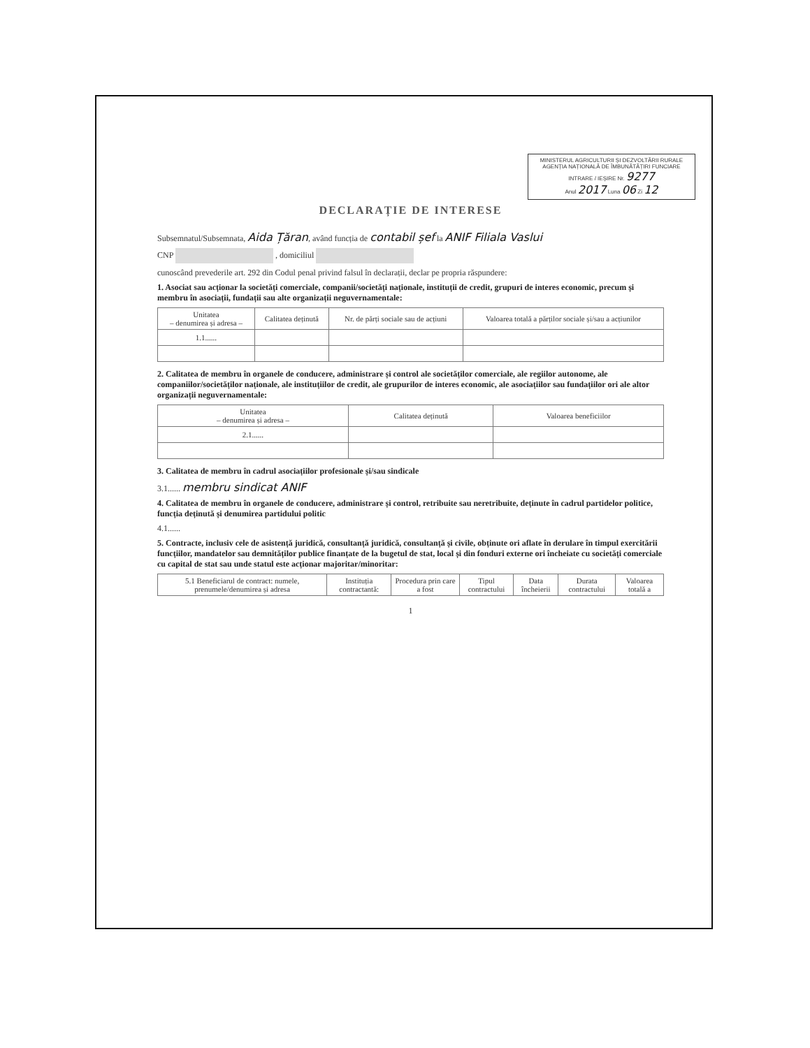MINISTERUL AGRICULTURII ȘI DEZVOLTĂRII RURALE
AGENȚIA NAȚIONALĂ DE ÎMBUNĂTĂȚIRI FUNCIARE
INTRARE / IEȘIRE Nr. 9277
Anul 2017 Luna 06 Zi 12
DECLARAȚIE DE INTERESE
Subsemnatul/Subsemnata, Aida Țăran, având funcția de contabil șef la ANIF Filiala Vaslui
CNP , domiciliul
cunoscând prevederile art. 292 din Codul penal privind falsul în declarații, declar pe propria răspundere:
1. Asociat sau acționar la societăți comerciale, companii/societăți naționale, instituții de credit, grupuri de interes economic, precum și membru în asociații, fundații sau alte organizații neguvernamentale:
| Unitatea – denumirea și adresa – | Calitatea deținută | Nr. de părți sociale sau de acțiuni | Valoarea totală a părților sociale și/sau a acțiunilor |
| --- | --- | --- | --- |
| 1.1...... | | | |
2. Calitatea de membru în organele de conducere, administrare și control ale societăților comerciale, ale regiilor autonome, ale companiilor/societăților naționale, ale instituțiilor de credit, ale grupurilor de interes economic, ale asociațiilor sau fundațiilor ori ale altor organizații neguvernamentale:
| Unitatea – denumirea și adresa – | Calitatea deținută | Valoarea beneficiilor |
| --- | --- | --- |
| 2.1...... | | |
3. Calitatea de membru în cadrul asociațiilor profesionale și/sau sindicale
3.1...... membru sindicat ANIF
4. Calitatea de membru în organele de conducere, administrare și control, retribuite sau neretribuite, deținute în cadrul partidelor politice, funcția deținută și denumirea partidului politic
4.1......
5. Contracte, inclusiv cele de asistență juridică, consultanță juridică, consultanță și civile, obținute ori aflate în derulare în timpul exercitării funcțiilor, mandatelor sau demnităților publice finanțate de la bugetul de stat, local și din fonduri externe ori încheiate cu societăți comerciale cu capital de stat sau unde statul este acționar majoritar/minoritar:
| 5.1 Beneficiarul de contract: numele, prenumele/denumirea și adresa | Instituția contractantă: | Procedura prin care a fost | Tipul contractului | Data încheierii | Durata contractului | Valoarea totală a |
| --- | --- | --- | --- | --- | --- | --- |
1